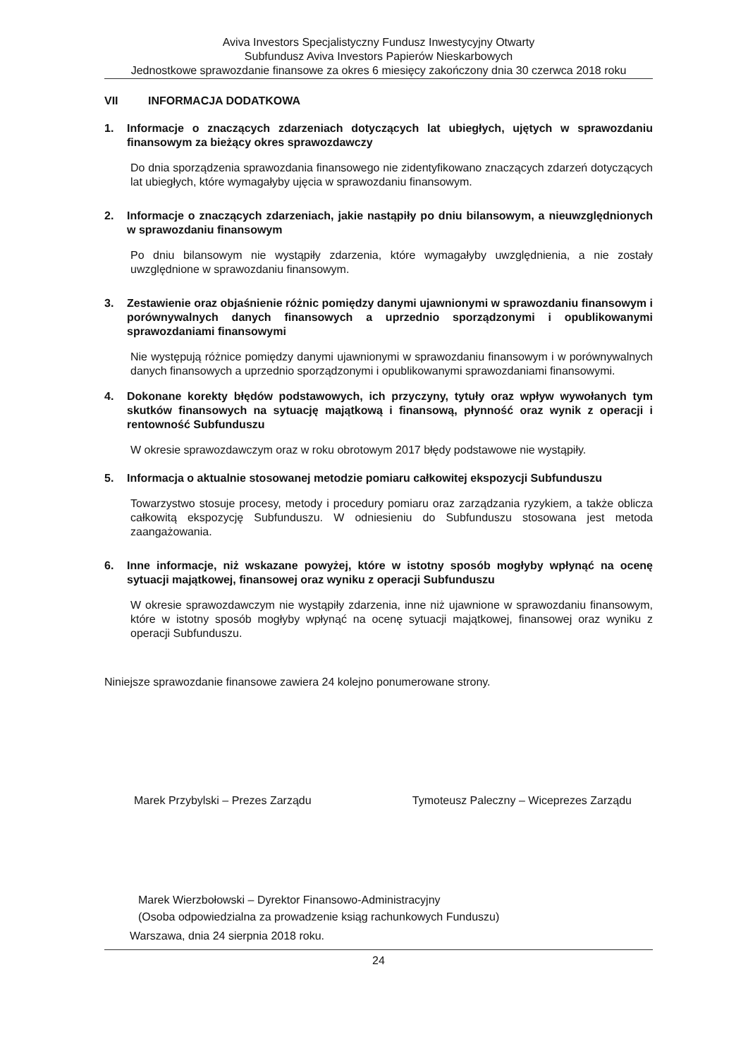Aviva Investors Specjalistyczny Fundusz Inwestycyjny Otwarty
Subfundusz Aviva Investors Papierów Nieskarbowych
Jednostkowe sprawozdanie finansowe za okres 6 miesięcy zakończony dnia 30 czerwca 2018 roku
VII INFORMACJA DODATKOWA
1. Informacje o znaczących zdarzeniach dotyczących lat ubiegłych, ujętych w sprawozdaniu finansowym za bieżący okres sprawozdawczy
Do dnia sporządzenia sprawozdania finansowego nie zidentyfikowano znaczących zdarzeń dotyczących lat ubiegłych, które wymagałyby ujęcia w sprawozdaniu finansowym.
2. Informacje o znaczących zdarzeniach, jakie nastąpiły po dniu bilansowym, a nieuwzględnionych w sprawozdaniu finansowym
Po dniu bilansowym nie wystąpiły zdarzenia, które wymagałyby uwzględnienia, a nie zostały uwzględnione w sprawozdaniu finansowym.
3. Zestawienie oraz objaśnienie różnic pomiędzy danymi ujawnionymi w sprawozdaniu finansowym i porównywalnych danych finansowych a uprzednio sporządzonymi i opublikowanymi sprawozdaniami finansowymi
Nie występują różnice pomiędzy danymi ujawnionymi w sprawozdaniu finansowym i w porównywalnych danych finansowych a uprzednio sporządzonymi i opublikowanymi sprawozdaniami finansowymi.
4. Dokonane korekty błędów podstawowych, ich przyczyny, tytuły oraz wpływ wywołanych tym skutków finansowych na sytuację majątkową i finansową, płynność oraz wynik z operacji i rentowność Subfunduszu
W okresie sprawozdawczym oraz w roku obrotowym 2017 błędy podstawowe nie wystąpiły.
5. Informacja o aktualnie stosowanej metodzie pomiaru całkowitej ekspozycji Subfunduszu
Towarzystwo stosuje procesy, metody i procedury pomiaru oraz zarządzania ryzykiem, a także oblicza całkowitą ekspozycję Subfunduszu. W odniesieniu do Subfunduszu stosowana jest metoda zaangażowania.
6. Inne informacje, niż wskazane powyżej, które w istotny sposób mogłyby wpłynąć na ocenę sytuacji majątkowej, finansowej oraz wyniku z operacji Subfunduszu
W okresie sprawozdawczym nie wystąpiły zdarzenia, inne niż ujawnione w sprawozdaniu finansowym, które w istotny sposób mogłyby wpłynąć na ocenę sytuacji majątkowej, finansowej oraz wyniku z operacji Subfunduszu.
Niniejsze sprawozdanie finansowe zawiera 24 kolejno ponumerowane strony.
Marek Przybylski – Prezes Zarządu
Tymoteusz Paleczny – Wiceprezes Zarządu
Marek Wierzbołowski – Dyrektor Finansowo-Administracyjny
(Osoba odpowiedzialna za prowadzenie ksiąg rachunkowych Funduszu)
Warszawa, dnia 24 sierpnia 2018 roku.
24